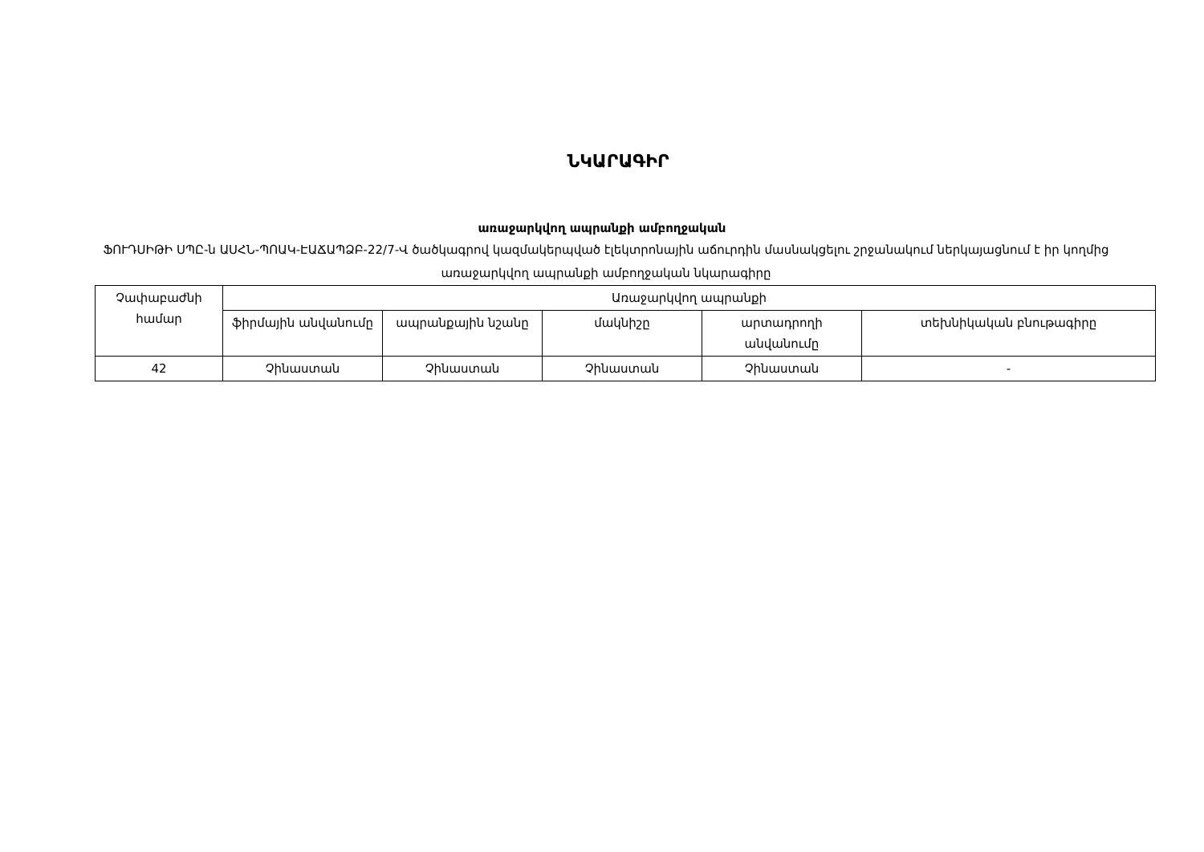ՆԿԱՐԱԳԻՐ
առաջարկվող ապրանքի ամբողջական
ՖՈՒԴՍԻԹԻ ՍՊԸ-ն ԱՍՀՆ-ՊՈԱԿ-ԷԱՃԱՊՁԲ-22/7-Վ ծածկագրով կազմակերպված էլեկտրոնային աճուրդին մասնակցելու շրջանակում ներկայացնում է իր կողմից առաջարկվող ապրանքի ամբողջական նկարագիրը
| Չափաբաժնի համար | Առաջարկվող ապրանքի | | | | |
| --- | --- | --- | --- | --- | --- |
| | ֆիրմային անվանումը | ապրանքային նշանը | մակնիշը | արտադրողի անվանումը | տեխնիկական բնութագիրը |
| 42 | Չինաստան | Չինաստան | Չինաստան | Չինաստան | - |